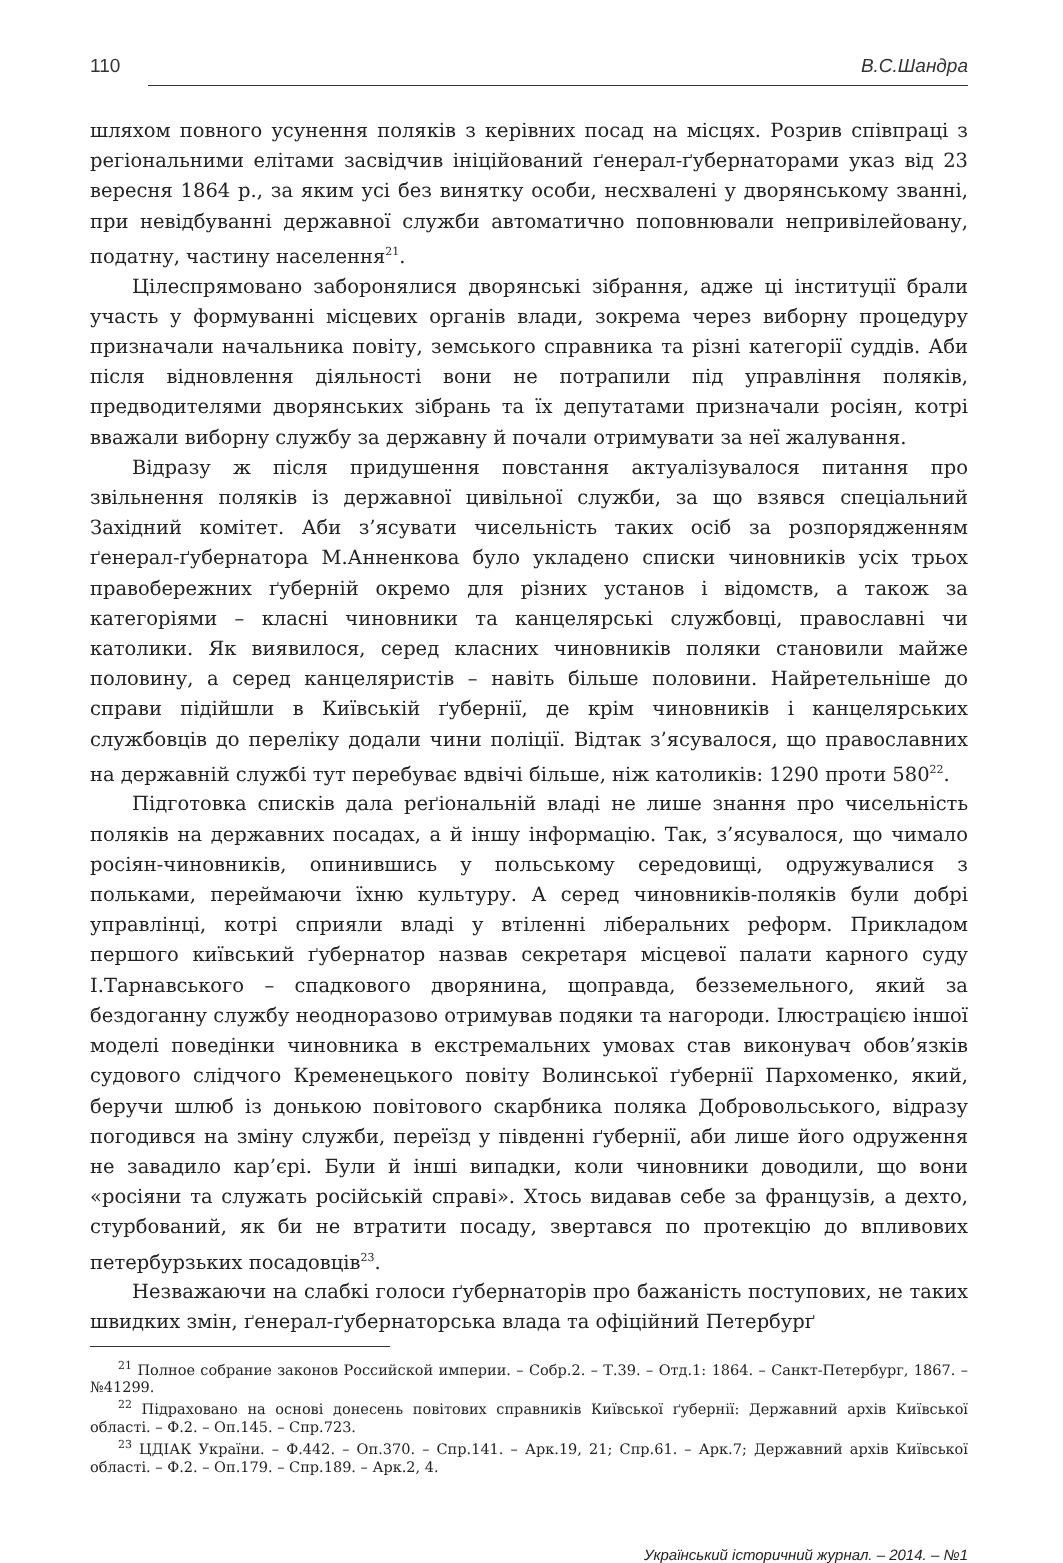110 В.С.Шандра
шляхом повного усунення поляків з керівних посад на місцях. Розрив співпраці з регіональними елітами засвідчив ініційований ґенерал-ґубернаторами указ від 23 вересня 1864 р., за яким усі без винятку особи, несхвалені у дворянському званні, при невідбуванні державної служби автоматично поповнювали непривілейовану, податну, частину населення<sup>21</sup>.
Цілеспрямовано заборонялися дворянські зібрання, адже ці інституції брали участь у формуванні місцевих органів влади, зокрема через виборну процедуру призначали начальника повіту, земського справника та різні категорії суддів. Аби після відновлення діяльності вони не потрапили під управління поляків, предводителями дворянських зібрань та їх депутатами призначали росіян, котрі вважали виборну службу за державну й почали отримувати за неї жалування.
Відразу ж після придушення повстання актуалізувалося питання про звільнення поляків із державної цивільної служби, за що взявся спеціальний Західний комітет. Аби з’ясувати чисельність таких осіб за розпорядженням ґенерал-ґубернатора М.Анненкова було укладено списки чиновників усіх трьох правобережних ґуберній окремо для різних установ і відомств, а також за категоріями – класні чиновники та канцелярські службовці, православні чи католики. Як виявилося, серед класних чиновників поляки становили майже половину, а серед канцеляристів – навіть більше половини. Найретельніше до справи підійшли в Київській ґубернії, де крім чиновників і канцелярських службовців до переліку додали чини поліції. Відтак з’ясувалося, що православних на державній службі тут перебуває вдвічі більше, ніж католиків: 1290 проти 580<sup>22</sup>.
Підготовка списків дала реґіональній владі не лише знання про чисельність поляків на державних посадах, а й іншу інформацію. Так, з’ясувалося, що чимало росіян-чиновників, опинившись у польському середовищі, одружувалися з польками, переймаючи їхню культуру. А серед чиновників-поляків були добрі управлінці, котрі сприяли владі у втіленні ліберальних реформ. Прикладом першого київський ґубернатор назвав секретаря місцевої палати карного суду І.Тарнавського – спадкового дворянина, щоправда, безземельного, який за бездоганну службу неодноразово отримував подяки та нагороди. Ілюстрацією іншої моделі поведінки чиновника в екстремальних умовах став виконувач обов’язків судового слідчого Кременецького повіту Волинської ґубернії Пархоменко, який, беручи шлюб із донькою повітового скарбника поляка Добровольського, відразу погодився на зміну служби, переїзд у південні ґубернії, аби лише його одруження не завадило кар’єрі. Були й інші випадки, коли чиновники доводили, що вони «росіяни та служать російській справі». Хтось видавав себе за французів, а дехто, стурбований, як би не втратити посаду, звертався по протекцію до впливових петербурзьких посадовців<sup>23</sup>.
Незважаючи на слабкі голоси ґубернаторів про бажаність поступових, не таких швидких змін, ґенерал-ґубернаторська влада та офіційний Петербурґ
<sup>21</sup> Полное собрание законов Российской империи. – Собр.2. – Т.39. – Отд.1: 1864. – Санкт-Петербург, 1867. – №41299.
<sup>22</sup> Підраховано на основі донесень повітових справників Київської ґубернії: Державний архів Київської області. – Ф.2. – Оп.145. – Спр.723.
<sup>23</sup> ЦДІАК України. – Ф.442. – Оп.370. – Спр.141. – Арк.19, 21; Спр.61. – Арк.7; Державний архів Київської області. – Ф.2. – Оп.179. – Спр.189. – Арк.2, 4.
Український історичний журнал. – 2014. – №1